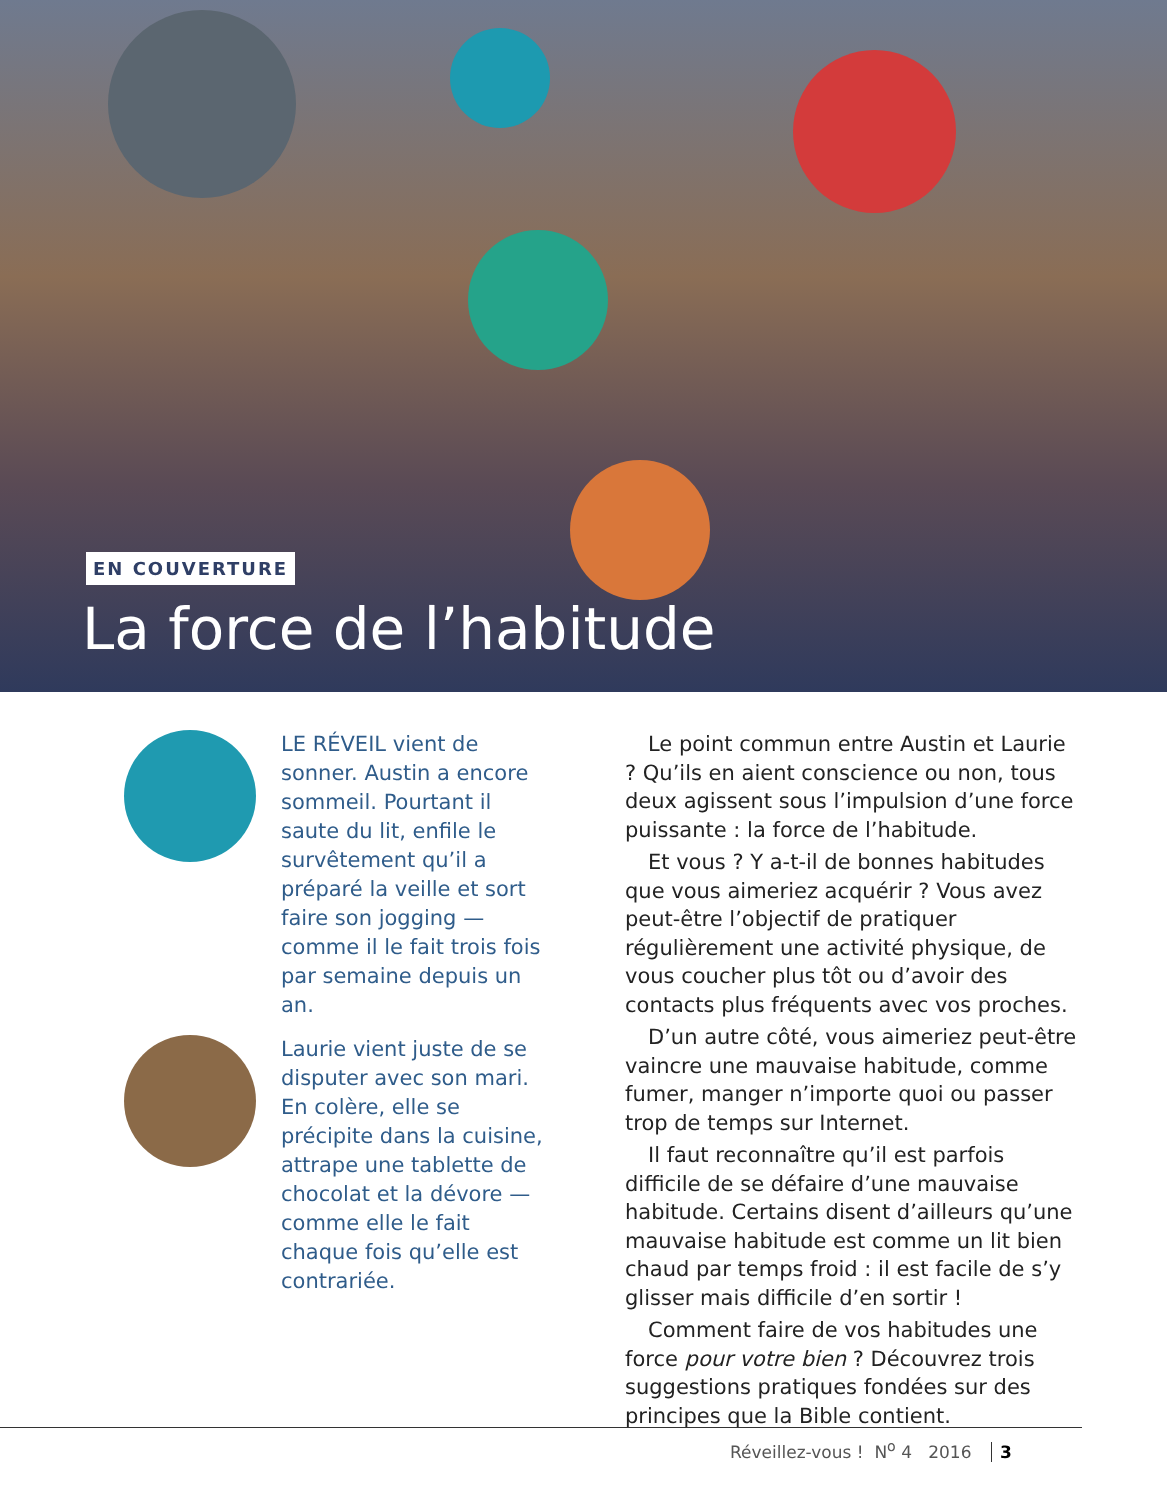EN COUVERTURE
La force de l’habitude
LE RÉVEIL vient de sonner. Austin a encore sommeil. Pourtant il saute du lit, enfile le survêtement qu’il a préparé la veille et sort faire son jogging — comme il le fait trois fois par semaine depuis un an.
Laurie vient juste de se disputer avec son mari. En colère, elle se précipite dans la cuisine, attrape une tablette de chocolat et la dévore — comme elle le fait chaque fois qu’elle est contrariée.
Le point commun entre Austin et Laurie ? Qu’ils en aient conscience ou non, tous deux agissent sous l’impulsion d’une force puissante : la force de l’habitude.
Et vous ? Y a-t-il de bonnes habitudes que vous aimeriez acquérir ? Vous avez peut-être l’objectif de pratiquer régulièrement une activité physique, de vous coucher plus tôt ou d’avoir des contacts plus fréquents avec vos proches.
D’un autre côté, vous aimeriez peut-être vaincre une mauvaise habitude, comme fumer, manger n’importe quoi ou passer trop de temps sur Internet.
Il faut reconnaître qu’il est parfois difficile de se défaire d’une mauvaise habitude. Certains disent d’ailleurs qu’une mauvaise habitude est comme un lit bien chaud par temps froid : il est facile de s’y glisser mais difficile d’en sortir !
Comment faire de vos habitudes une force pour votre bien ? Découvrez trois suggestions pratiques fondées sur des principes que la Bible contient.
Réveillez-vous ! N<sup>o</sup> 4 2016 3